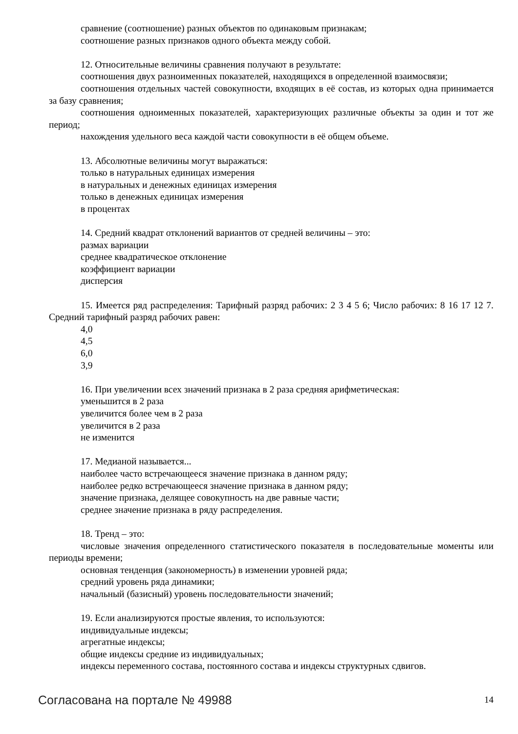сравнение (соотношение) разных объектов по одинаковым признакам;
соотношение разных признаков одного объекта между собой.
12. Относительные величины сравнения получают в результате:
соотношения двух разноименных показателей, находящихся в определенной взаимосвязи;
соотношения отдельных частей совокупности, входящих в её состав, из которых одна принимается за базу сравнения;
соотношения одноименных показателей, характеризующих различные объекты за один и тот же период;
нахождения удельного веса каждой части совокупности в её общем объеме.
13. Абсолютные величины могут выражаться:
только в натуральных единицах измерения
в натуральных и денежных единицах измерения
только в денежных единицах измерения
в процентах
14. Средний квадрат отклонений вариантов от средней величины – это:
размах вариации
среднее квадратическое отклонение
коэффициент вариации
дисперсия
15. Имеется ряд распределения: Тарифный разряд рабочих: 2 3 4 5 6; Число рабочих: 8 16 17 12 7. Средний тарифный разряд рабочих равен:
4,0
4,5
6,0
3,9
16. При увеличении всех значений признака в 2 раза средняя арифметическая:
уменьшится в 2 раза
увеличится более чем в 2 раза
увеличится в 2 раза
не изменится
17. Медианой называется...
наиболее часто встречающееся значение признака в данном ряду;
наиболее редко встречающееся значение признака в данном ряду;
значение признака, делящее совокупность на две равные части;
среднее значение признака в ряду распределения.
18. Тренд – это:
числовые значения определенного статистического показателя в последовательные моменты или периоды времени;
основная тенденция (закономерность) в изменении уровней ряда;
средний уровень ряда динамики;
начальный (базисный) уровень последовательности значений;
19. Если анализируются простые явления, то используются:
индивидуальные индексы;
агрегатные индексы;
общие индексы средние из индивидуальных;
индексы переменного состава, постоянного состава и индексы структурных сдвигов.
Согласована на портале № 49988 14